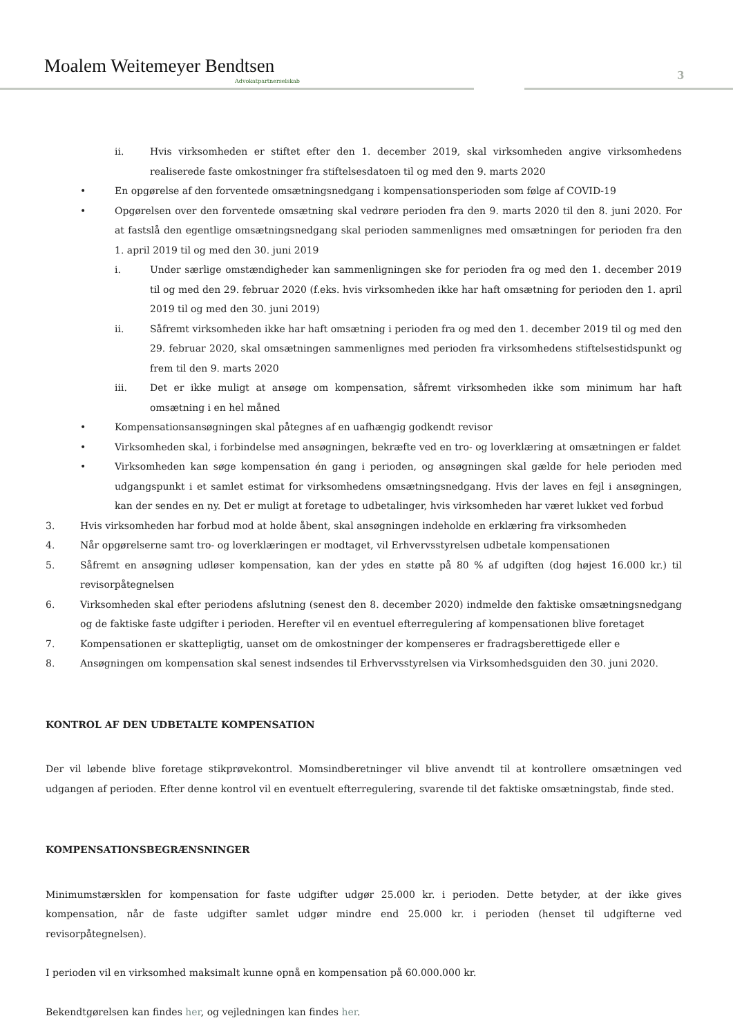Moalem Weitemeyer Bendtsen
Advokatpartnerselskab 3
ii. Hvis virksomheden er stiftet efter den 1. december 2019, skal virksomheden angive virksomhedens realiserede faste omkostninger fra stiftelsesdatoen til og med den 9. marts 2020
• En opgørelse af den forventede omsætningsnedgang i kompensationsperioden som følge af COVID-19
• Opgørelsen over den forventede omsætning skal vedrøre perioden fra den 9. marts 2020 til den 8. juni 2020. For at fastslå den egentlige omsætningsnedgang skal perioden sammenlignes med omsætningen for perioden fra den 1. april 2019 til og med den 30. juni 2019
i. Under særlige omstændigheder kan sammenligningen ske for perioden fra og med den 1. december 2019 til og med den 29. februar 2020 (f.eks. hvis virksomheden ikke har haft omsætning for perioden den 1. april 2019 til og med den 30. juni 2019)
ii. Såfremt virksomheden ikke har haft omsætning i perioden fra og med den 1. december 2019 til og med den 29. februar 2020, skal omsætningen sammenlignes med perioden fra virksomhedens stiftelsestidspunkt og frem til den 9. marts 2020
iii. Det er ikke muligt at ansøge om kompensation, såfremt virksomheden ikke som minimum har haft omsætning i en hel måned
• Kompensationsansøgningen skal påtegnes af en uafhængig godkendt revisor
• Virksomheden skal, i forbindelse med ansøgningen, bekræfte ved en tro- og loverklæring at omsætningen er faldet
• Virksomheden kan søge kompensation én gang i perioden, og ansøgningen skal gælde for hele perioden med udgangspunkt i et samlet estimat for virksomhedens omsætningsnedgang. Hvis der laves en fejl i ansøgningen, kan der sendes en ny. Det er muligt at foretage to udbetalinger, hvis virksomheden har været lukket ved forbud
3. Hvis virksomheden har forbud mod at holde åbent, skal ansøgningen indeholde en erklæring fra virksomheden
4. Når opgørelserne samt tro- og loverklæringen er modtaget, vil Erhvervsstyrelsen udbetale kompensationen
5. Såfremt en ansøgning udløser kompensation, kan der ydes en støtte på 80 % af udgiften (dog højest 16.000 kr.) til revisorpåtegnelsen
6. Virksomheden skal efter periodens afslutning (senest den 8. december 2020) indmelde den faktiske omsætningsnedgang og de faktiske faste udgifter i perioden. Herefter vil en eventuel efterregulering af kompensationen blive foretaget
7. Kompensationen er skattepligtig, uanset om de omkostninger der kompenseres er fradragsberettigede eller e
8. Ansøgningen om kompensation skal senest indsendes til Erhvervsstyrelsen via Virksomhedsguiden den 30. juni 2020.
KONTROL AF DEN UDBETALTE KOMPENSATION
Der vil løbende blive foretage stikprøvekontrol. Momsindberetninger vil blive anvendt til at kontrollere omsætningen ved udgangen af perioden. Efter denne kontrol vil en eventuelt efterregulering, svarende til det faktiske omsætningstab, finde sted.
KOMPENSATIONSBEGRÆNSNINGER
Minimumstærsklen for kompensation for faste udgifter udgør 25.000 kr. i perioden. Dette betyder, at der ikke gives kompensation, når de faste udgifter samlet udgør mindre end 25.000 kr. i perioden (henset til udgifterne ved revisorpåtegnelsen).
I perioden vil en virksomhed maksimalt kunne opnå en kompensation på 60.000.000 kr.
Bekendtgørelsen kan findes her, og vejledningen kan findes her.